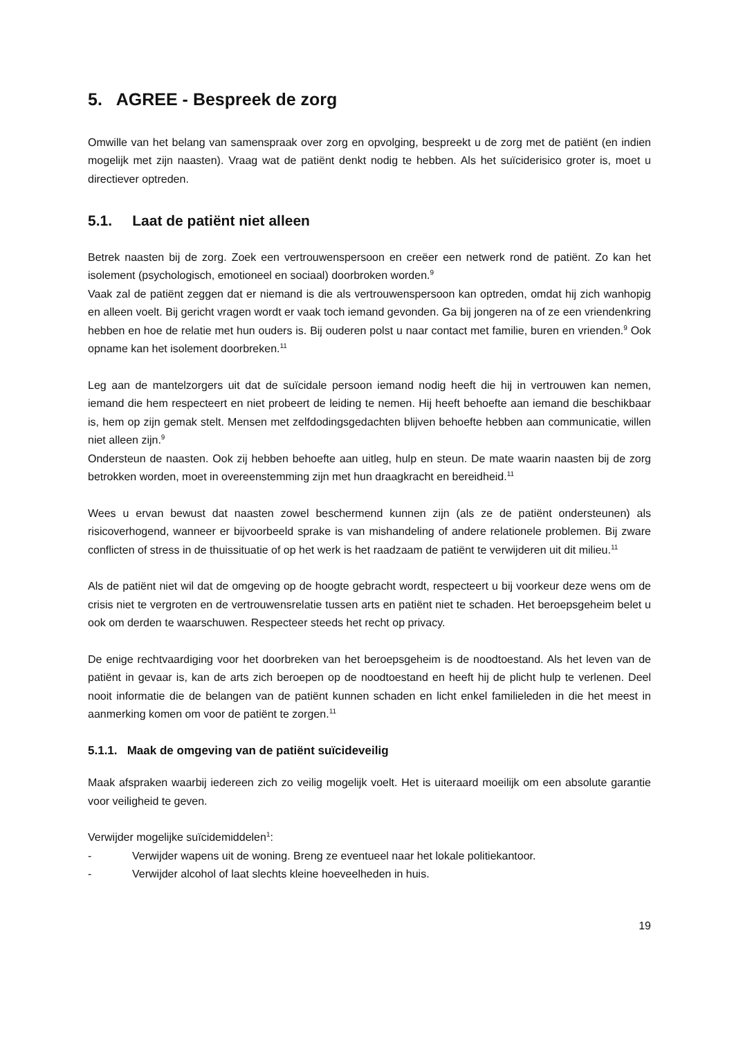5. AGREE - Bespreek de zorg
Omwille van het belang van samenspraak over zorg en opvolging, bespreekt u de zorg met de patiënt (en indien mogelijk met zijn naasten). Vraag wat de patiënt denkt nodig te hebben. Als het suïciderisico groter is, moet u directiever optreden.
5.1. Laat de patiënt niet alleen
Betrek naasten bij de zorg. Zoek een vertrouwenspersoon en creëer een netwerk rond de patiënt. Zo kan het isolement (psychologisch, emotioneel en sociaal) doorbroken worden.<sup>9</sup>
Vaak zal de patiënt zeggen dat er niemand is die als vertrouwenspersoon kan optreden, omdat hij zich wanhopig en alleen voelt. Bij gericht vragen wordt er vaak toch iemand gevonden. Ga bij jongeren na of ze een vriendenkring hebben en hoe de relatie met hun ouders is. Bij ouderen polst u naar contact met familie, buren en vrienden.<sup>9</sup> Ook opname kan het isolement doorbreken.<sup>11</sup>
Leg aan de mantelzorgers uit dat de suïcidale persoon iemand nodig heeft die hij in vertrouwen kan nemen, iemand die hem respecteert en niet probeert de leiding te nemen. Hij heeft behoefte aan iemand die beschikbaar is, hem op zijn gemak stelt. Mensen met zelfdodingsgedachten blijven behoefte hebben aan communicatie, willen niet alleen zijn.<sup>9</sup>
Ondersteun de naasten. Ook zij hebben behoefte aan uitleg, hulp en steun. De mate waarin naasten bij de zorg betrokken worden, moet in overeenstemming zijn met hun draagkracht en bereidheid.<sup>11</sup>
Wees u ervan bewust dat naasten zowel beschermend kunnen zijn (als ze de patiënt ondersteunen) als risicoverhogend, wanneer er bijvoorbeeld sprake is van mishandeling of andere relationele problemen. Bij zware conflicten of stress in de thuissituatie of op het werk is het raadzaam de patiënt te verwijderen uit dit milieu.<sup>11</sup>
Als de patiënt niet wil dat de omgeving op de hoogte gebracht wordt, respecteert u bij voorkeur deze wens om de crisis niet te vergroten en de vertrouwensrelatie tussen arts en patiënt niet te schaden. Het beroepsgeheim belet u ook om derden te waarschuwen. Respecteer steeds het recht op privacy.
De enige rechtvaardiging voor het doorbreken van het beroepsgeheim is de noodtoestand. Als het leven van de patiënt in gevaar is, kan de arts zich beroepen op de noodtoestand en heeft hij de plicht hulp te verlenen. Deel nooit informatie die de belangen van de patiënt kunnen schaden en licht enkel familieleden in die het meest in aanmerking komen om voor de patiënt te zorgen.<sup>11</sup>
5.1.1. Maak de omgeving van de patiënt suïcideveilig
Maak afspraken waarbij iedereen zich zo veilig mogelijk voelt. Het is uiteraard moeilijk om een absolute garantie voor veiligheid te geven.
Verwijder mogelijke suïcidemiddelen<sup>1</sup>:
- Verwijder wapens uit de woning. Breng ze eventueel naar het lokale politiekantoor.
- Verwijder alcohol of laat slechts kleine hoeveelheden in huis.
19